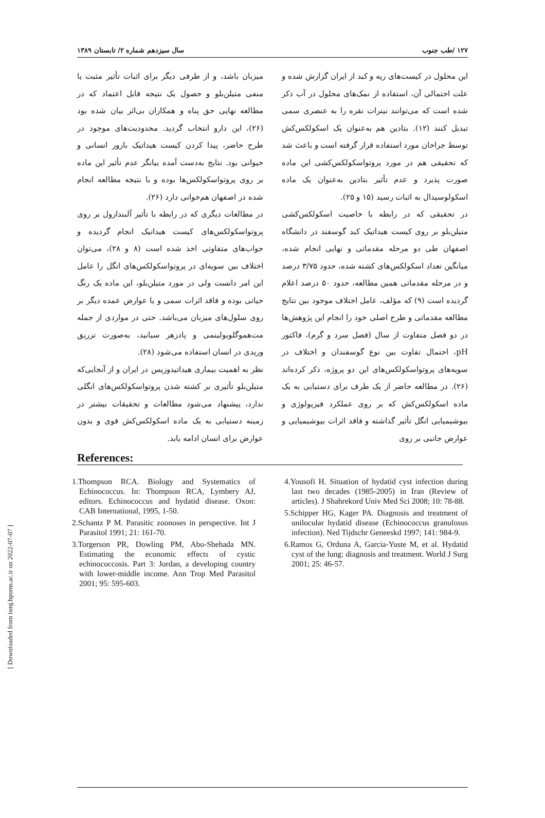[ Downloaded from ismj.bpums.ac.ir on 2022-07-07 ]
۱۲۷ /طب جنوب سال سیزدهم شماره ۲/ تابستان ۱۳۸۹
این محلول در کیست‌های ریه و کبد از ایران گزارش شده و علت احتمالی آن، استفاده از نمک‌های محلول در آب ذکر شده است که می‌توانند نیترات نقره را به عنصری سمی تبدیل کنند (۱۲). بتادین هم به‌عنوان یک اسکولکس‌کش توسط جراحان مورد استفاده قرار گرفته است و باعث شد که تحقیقی هم در مورد پروتواسکولکس‌کشی این ماده صورت پذیرد و عدم تأثیر بتادین به‌عنوان یک ماده اسکولوسیدال به اثبات رسید (۱۵ و ۲۵).
در تحقیقی که در رابطه با خاصیت اسکولکس‌کشی متیلن‌بلو بر روی کیست هیداتیک کبد گوسفند در دانشگاه اصفهان طی دو مرحله مقدماتی و نهایی انجام شده، میانگین تعداد اسکولکس‌های کشته شده، حدود ۳/۷۵ درصد و در مرحله مقدماتی همین مطالعه، حدود ۵۰ درصد اعلام گردیده است (۹) که مؤلف، عامل اختلاف موجود بین نتایج مطالعه مقدماتی و طرح اصلی خود را انجام این پژوهش‌ها در دو فصل متفاوت از سال (فصل سرد و گرم)، فاکتور pH، احتمال تفاوت بین نوع گوسفندان و اختلاف در سویه‌های پروتواسکولکس‌های این دو پروژه، ذکر کرده‌اند (۲۶). در مطالعه حاضر از یک طرف برای دستیابی به یک ماده اسکولکس‌کش که بر روی عملکرد فیزیولوژی و بیوشیمیایی انگل تأثیر گذاشته و فاقد اثرات بیوشیمیایی و عوارض جانبی بر روی
میزبان باشد، و از طرفی دیگر برای اثبات تأثیر مثبت یا منفی متیلن‌بلو و حصول یک نتیجه قابل اعتماد که در مطالعه نهایی حق پناه و همکاران بی‌اثر بیان شده بود (۲۶)، این دارو انتخاب گردید. محدودیت‌های موجود در طرح حاضر، پیدا کردن کیست هیداتیک بارور انسانی و حیوانی بود. نتایج به‌دست آمده بیانگر عدم تأثیر این ماده بر روی پروتواسکولکس‌ها بوده و با نتیجه مطالعه انجام شده در اصفهان هم‌خوانی دارد (۲۶).
در مطالعات دیگری که در رابطه با تأثیر آلبندازول بر روی پروتواسکولکس‌های کیست هیداتیک انجام گردیده و جواب‌های متفاوتی اخذ شده است (۸ و ۲۸)، می‌توان اختلاف بین سویه‌ای در پروتواسکولکس‌های انگل را عامل این امر دانست ولی در مورد متیلن‌بلو، این ماده یک رنگ حیاتی بوده و فاقد اثرات سمی و یا عوارض عمده دیگر بر روی سلول‌های میزبان می‌باشد. حتی در مواردی از جمله مت‌هموگلوبولینمی و پادزهر سیانید، به‌صورت تزریق وریدی در انسان استفاده می‌شود (۲۸).
نظر به اهمیت بیماری هیداتیدوزیس در ایران و از آنجایی‌که متیلن‌بلو تأثیری بر کشته شدن پروتواسکولکس‌های انگلی ندارد، پیشنهاد می‌شود مطالعات و تحقیقات بیشتر در زمینه دستیابی به یک ماده اسکولکس‌کش قوی و بدون عوارض برای انسان ادامه یابد.
References:
1.Thompson RCA. Biology and Systematics of Echinococcus. In: Thompson RCA, Lymbery AJ, editors. Echinococcus and hydatid disease. Oxon: CAB International, 1995, 1-50.
2.Schantz P M. Parasitic zoonoses in perspective. Int J Parasitol 1991; 21: 161-70.
3.Torgerson PR, Dowling PM, Abo-Shehada MN. Estimating the economic effects of cystic echinococcosis. Part 3: Jordan, a developing country with lower-middle income. Ann Trop Med Parasitol 2001; 95: 595-603.
4.Yousofi H. Situation of hydatid cyst infection during last two decades (1985-2005) in Iran (Review of articles). J Shahrekord Univ Med Sci 2008; 10: 78-88.
5.Schipper HG, Kager PA. Diagnosis and treatment of unilocular hydatid disease (Echinococcus granulosus infection). Ned Tijdschr Geneeskd 1997; 141: 984-9.
6.Ramos G, Orduna A, Garcia-Yuste M, et al. Hydatid cyst of the lung: diagnosis and treatment. World J Surg 2001; 25: 46-57.